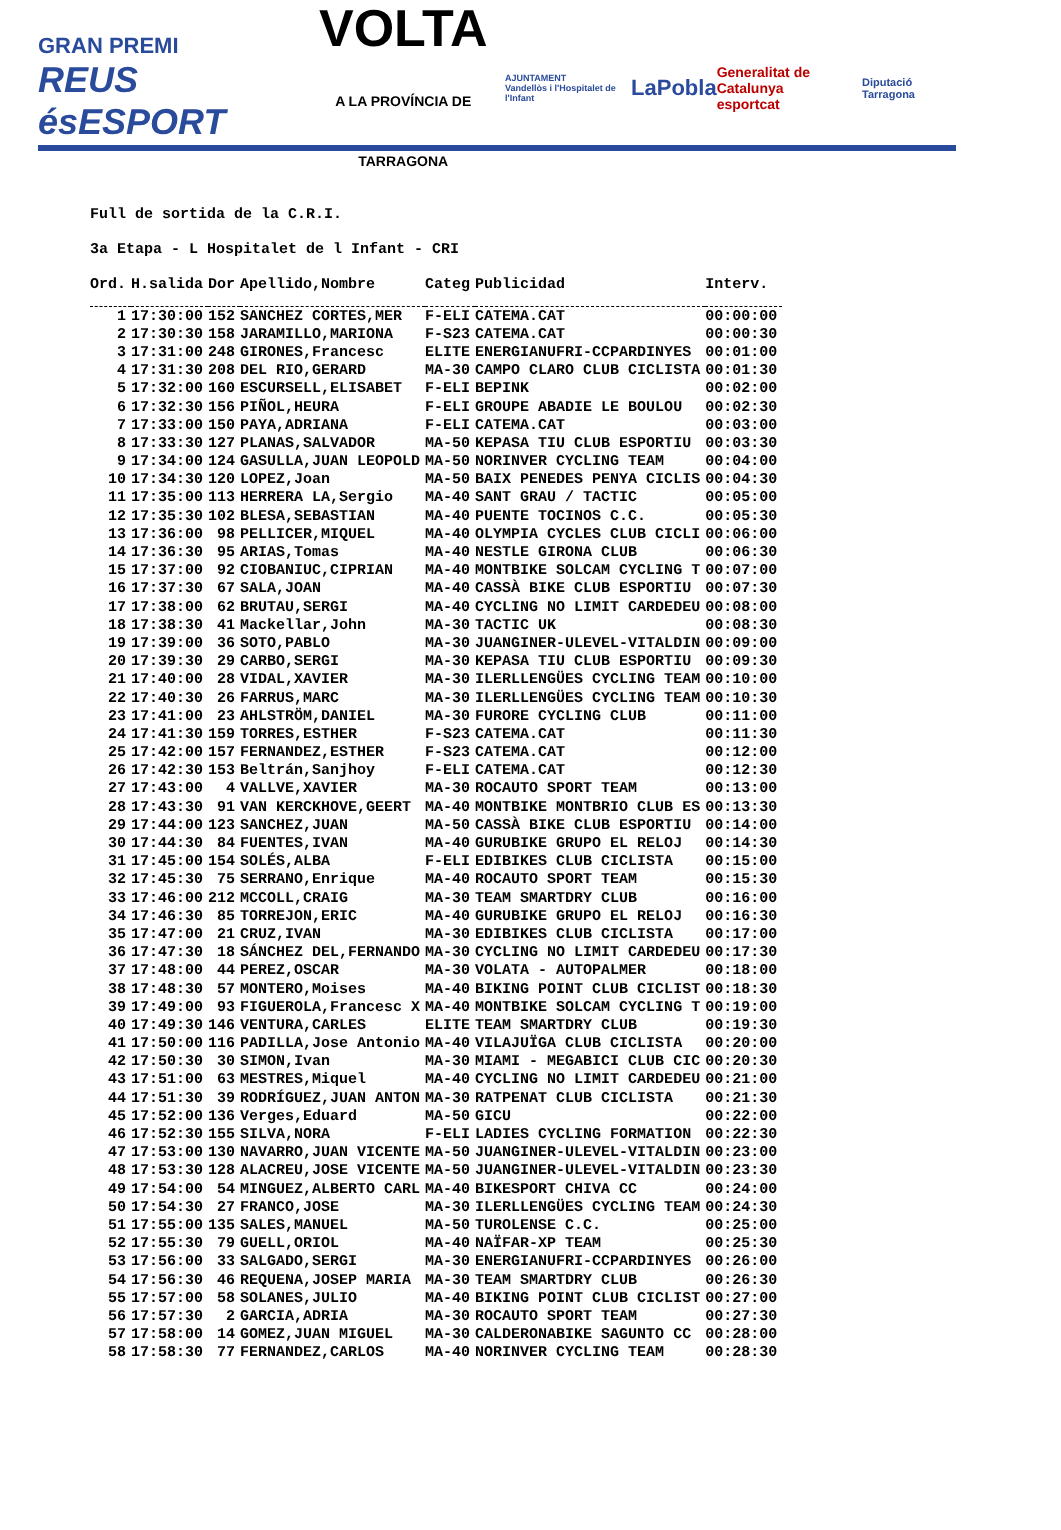GRAN PREMI
REUS ésESPORT
VOLTA
A LA PROVÍNCIA DE TARRAGONA
AJUNTAMENT
Vandellòs i l'Hospitalet de l'Infant
LaPobla
Generalitat de Catalunya
esportcat
Diputació Tarragona
Full de sortida de la C.R.I.
3a Etapa - L Hospitalet de l Infant - CRI
| Ord. | H.salida | Dor | Apellido,Nombre | Categ | Publicidad | Interv. |
| --- | --- | --- | --- | --- | --- | --- |
| 1 | 17:30:00 | 152 | SANCHEZ CORTES,MER | F-ELI | CATEMA.CAT | 00:00:00 |
| 2 | 17:30:30 | 158 | JARAMILLO,MARIONA | F-S23 | CATEMA.CAT | 00:00:30 |
| 3 | 17:31:00 | 248 | GIRONES,Francesc | ELITE | ENERGIANUFRI-CCPARDINYES | 00:01:00 |
| 4 | 17:31:30 | 208 | DEL RIO,GERARD | MA-30 | CAMPO CLARO CLUB CICLISTA | 00:01:30 |
| 5 | 17:32:00 | 160 | ESCURSELL,ELISABET | F-ELI | BEPINK | 00:02:00 |
| 6 | 17:32:30 | 156 | PIÑOL,HEURA | F-ELI | GROUPE ABADIE LE BOULOU | 00:02:30 |
| 7 | 17:33:00 | 150 | PAYA,ADRIANA | F-ELI | CATEMA.CAT | 00:03:00 |
| 8 | 17:33:30 | 127 | PLANAS,SALVADOR | MA-50 | KEPASA TIU CLUB ESPORTIU | 00:03:30 |
| 9 | 17:34:00 | 124 | GASULLA,JUAN LEOPOLD | MA-50 | NORINVER CYCLING TEAM | 00:04:00 |
| 10 | 17:34:30 | 120 | LOPEZ,Joan | MA-50 | BAIX PENEDES PENYA CICLIS | 00:04:30 |
| 11 | 17:35:00 | 113 | HERRERA LA,Sergio | MA-40 | SANT GRAU / TACTIC | 00:05:00 |
| 12 | 17:35:30 | 102 | BLESA,SEBASTIAN | MA-40 | PUENTE TOCINOS C.C. | 00:05:30 |
| 13 | 17:36:00 | 98 | PELLICER,MIQUEL | MA-40 | OLYMPIA CYCLES CLUB CICLI | 00:06:00 |
| 14 | 17:36:30 | 95 | ARIAS,Tomas | MA-40 | NESTLE GIRONA CLUB | 00:06:30 |
| 15 | 17:37:00 | 92 | CIOBANIUC,CIPRIAN | MA-40 | MONTBIKE SOLCAM CYCLING T | 00:07:00 |
| 16 | 17:37:30 | 67 | SALA,JOAN | MA-40 | CASSÀ BIKE CLUB ESPORTIU | 00:07:30 |
| 17 | 17:38:00 | 62 | BRUTAU,SERGI | MA-40 | CYCLING NO LIMIT CARDEDEU | 00:08:00 |
| 18 | 17:38:30 | 41 | Mackellar,John | MA-30 | TACTIC UK | 00:08:30 |
| 19 | 17:39:00 | 36 | SOTO,PABLO | MA-30 | JUANGINER-ULEVEL-VITALDIN | 00:09:00 |
| 20 | 17:39:30 | 29 | CARBO,SERGI | MA-30 | KEPASA TIU CLUB ESPORTIU | 00:09:30 |
| 21 | 17:40:00 | 28 | VIDAL,XAVIER | MA-30 | ILERLLENGÜES CYCLING TEAM | 00:10:00 |
| 22 | 17:40:30 | 26 | FARRUS,MARC | MA-30 | ILERLLENGÜES CYCLING TEAM | 00:10:30 |
| 23 | 17:41:00 | 23 | AHLSTRÖM,DANIEL | MA-30 | FURORE CYCLING CLUB | 00:11:00 |
| 24 | 17:41:30 | 159 | TORRES,ESTHER | F-S23 | CATEMA.CAT | 00:11:30 |
| 25 | 17:42:00 | 157 | FERNANDEZ,ESTHER | F-S23 | CATEMA.CAT | 00:12:00 |
| 26 | 17:42:30 | 153 | Beltrán,Sanjhoy | F-ELI | CATEMA.CAT | 00:12:30 |
| 27 | 17:43:00 | 4 | VALLVE,XAVIER | MA-30 | ROCAUTO SPORT TEAM | 00:13:00 |
| 28 | 17:43:30 | 91 | VAN KERCKHOVE,GEERT | MA-40 | MONTBIKE MONTBRIO CLUB ES | 00:13:30 |
| 29 | 17:44:00 | 123 | SANCHEZ,JUAN | MA-50 | CASSÀ BIKE CLUB ESPORTIU | 00:14:00 |
| 30 | 17:44:30 | 84 | FUENTES,IVAN | MA-40 | GURUBIKE GRUPO EL RELOJ | 00:14:30 |
| 31 | 17:45:00 | 154 | SOLÉS,ALBA | F-ELI | EDIBIKES CLUB CICLISTA | 00:15:00 |
| 32 | 17:45:30 | 75 | SERRANO,Enrique | MA-40 | ROCAUTO SPORT TEAM | 00:15:30 |
| 33 | 17:46:00 | 212 | MCCOLL,CRAIG | MA-30 | TEAM SMARTDRY CLUB | 00:16:00 |
| 34 | 17:46:30 | 85 | TORREJON,ERIC | MA-40 | GURUBIKE GRUPO EL RELOJ | 00:16:30 |
| 35 | 17:47:00 | 21 | CRUZ,IVAN | MA-30 | EDIBIKES CLUB CICLISTA | 00:17:00 |
| 36 | 17:47:30 | 18 | SÁNCHEZ DEL,FERNANDO | MA-30 | CYCLING NO LIMIT CARDEDEU | 00:17:30 |
| 37 | 17:48:00 | 44 | PEREZ,OSCAR | MA-30 | VOLATA - AUTOPALMER | 00:18:00 |
| 38 | 17:48:30 | 57 | MONTERO,Moises | MA-40 | BIKING POINT CLUB CICLIST | 00:18:30 |
| 39 | 17:49:00 | 93 | FIGUEROLA,Francesc X | MA-40 | MONTBIKE SOLCAM CYCLING T | 00:19:00 |
| 40 | 17:49:30 | 146 | VENTURA,CARLES | ELITE | TEAM SMARTDRY CLUB | 00:19:30 |
| 41 | 17:50:00 | 116 | PADILLA,Jose Antonio | MA-40 | VILAJUÏGA CLUB CICLISTA | 00:20:00 |
| 42 | 17:50:30 | 30 | SIMON,Ivan | MA-30 | MIAMI - MEGABICI CLUB CIC | 00:20:30 |
| 43 | 17:51:00 | 63 | MESTRES,Miquel | MA-40 | CYCLING NO LIMIT CARDEDEU | 00:21:00 |
| 44 | 17:51:30 | 39 | RODRÍGUEZ,JUAN ANTON | MA-30 | RATPENAT CLUB CICLISTA | 00:21:30 |
| 45 | 17:52:00 | 136 | Verges,Eduard | MA-50 | GICU | 00:22:00 |
| 46 | 17:52:30 | 155 | SILVA,NORA | F-ELI | LADIES CYCLING FORMATION | 00:22:30 |
| 47 | 17:53:00 | 130 | NAVARRO,JUAN VICENTE | MA-50 | JUANGINER-ULEVEL-VITALDIN | 00:23:00 |
| 48 | 17:53:30 | 128 | ALACREU,JOSE VICENTE | MA-50 | JUANGINER-ULEVEL-VITALDIN | 00:23:30 |
| 49 | 17:54:00 | 54 | MINGUEZ,ALBERTO CARL | MA-40 | BIKESPORT CHIVA CC | 00:24:00 |
| 50 | 17:54:30 | 27 | FRANCO,JOSE | MA-30 | ILERLLENGÜES CYCLING TEAM | 00:24:30 |
| 51 | 17:55:00 | 135 | SALES,MANUEL | MA-50 | TUROLENSE C.C. | 00:25:00 |
| 52 | 17:55:30 | 79 | GUELL,ORIOL | MA-40 | NAÏFAR-XP TEAM | 00:25:30 |
| 53 | 17:56:00 | 33 | SALGADO,SERGI | MA-30 | ENERGIANUFRI-CCPARDINYES | 00:26:00 |
| 54 | 17:56:30 | 46 | REQUENA,JOSEP MARIA | MA-30 | TEAM SMARTDRY CLUB | 00:26:30 |
| 55 | 17:57:00 | 58 | SOLANES,JULIO | MA-40 | BIKING POINT CLUB CICLIST | 00:27:00 |
| 56 | 17:57:30 | 2 | GARCIA,ADRIA | MA-30 | ROCAUTO SPORT TEAM | 00:27:30 |
| 57 | 17:58:00 | 14 | GOMEZ,JUAN MIGUEL | MA-30 | CALDERONABIKE SAGUNTO CC | 00:28:00 |
| 58 | 17:58:30 | 77 | FERNANDEZ,CARLOS | MA-40 | NORINVER CYCLING TEAM | 00:28:30 |